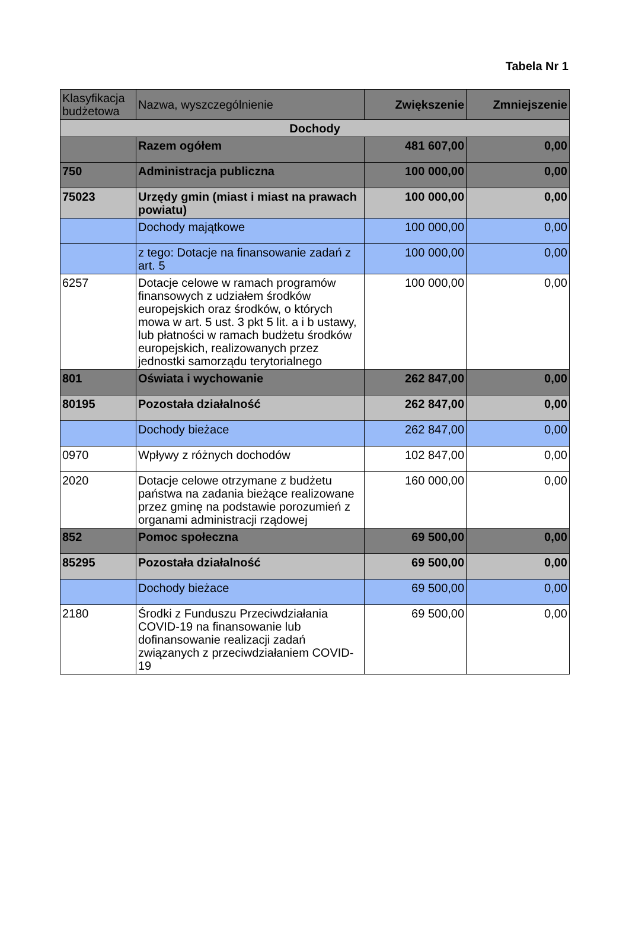Tabela Nr 1
| Klasyfikacja budżetowa | Nazwa, wyszczególnienie | Zwiększenie | Zmniejszenie |
| --- | --- | --- | --- |
| Dochody | | | |
| | Razem ogółem | 481 607,00 | 0,00 |
| 750 | Administracja publiczna | 100 000,00 | 0,00 |
| 75023 | Urzędy gmin (miast i miast na prawach powiatu) | 100 000,00 | 0,00 |
| | Dochody majątkowe | 100 000,00 | 0,00 |
| | z tego: Dotacje na finansowanie zadań z art. 5 | 100 000,00 | 0,00 |
| 6257 | Dotacje celowe w ramach programów finansowych z udziałem środków europejskich oraz środków, o których mowa w art. 5 ust. 3 pkt 5 lit. a i b ustawy, lub płatności w ramach budżetu środków europejskich, realizowanych przez jednostki samorządu terytorialnego | 100 000,00 | 0,00 |
| 801 | Oświata i wychowanie | 262 847,00 | 0,00 |
| 80195 | Pozostała działalność | 262 847,00 | 0,00 |
| | Dochody bieżace | 262 847,00 | 0,00 |
| 0970 | Wpływy z różnych dochodów | 102 847,00 | 0,00 |
| 2020 | Dotacje celowe otrzymane z budżetu państwa na zadania bieżące realizowane przez gminę na podstawie porozumień z organami administracji rządowej | 160 000,00 | 0,00 |
| 852 | Pomoc społeczna | 69 500,00 | 0,00 |
| 85295 | Pozostała działalność | 69 500,00 | 0,00 |
| | Dochody bieżace | 69 500,00 | 0,00 |
| 2180 | Środki z Funduszu Przeciwdziałania COVID-19 na finansowanie lub dofinansowanie realizacji zadań związanych z przeciwdziałaniem COVID-19 | 69 500,00 | 0,00 |